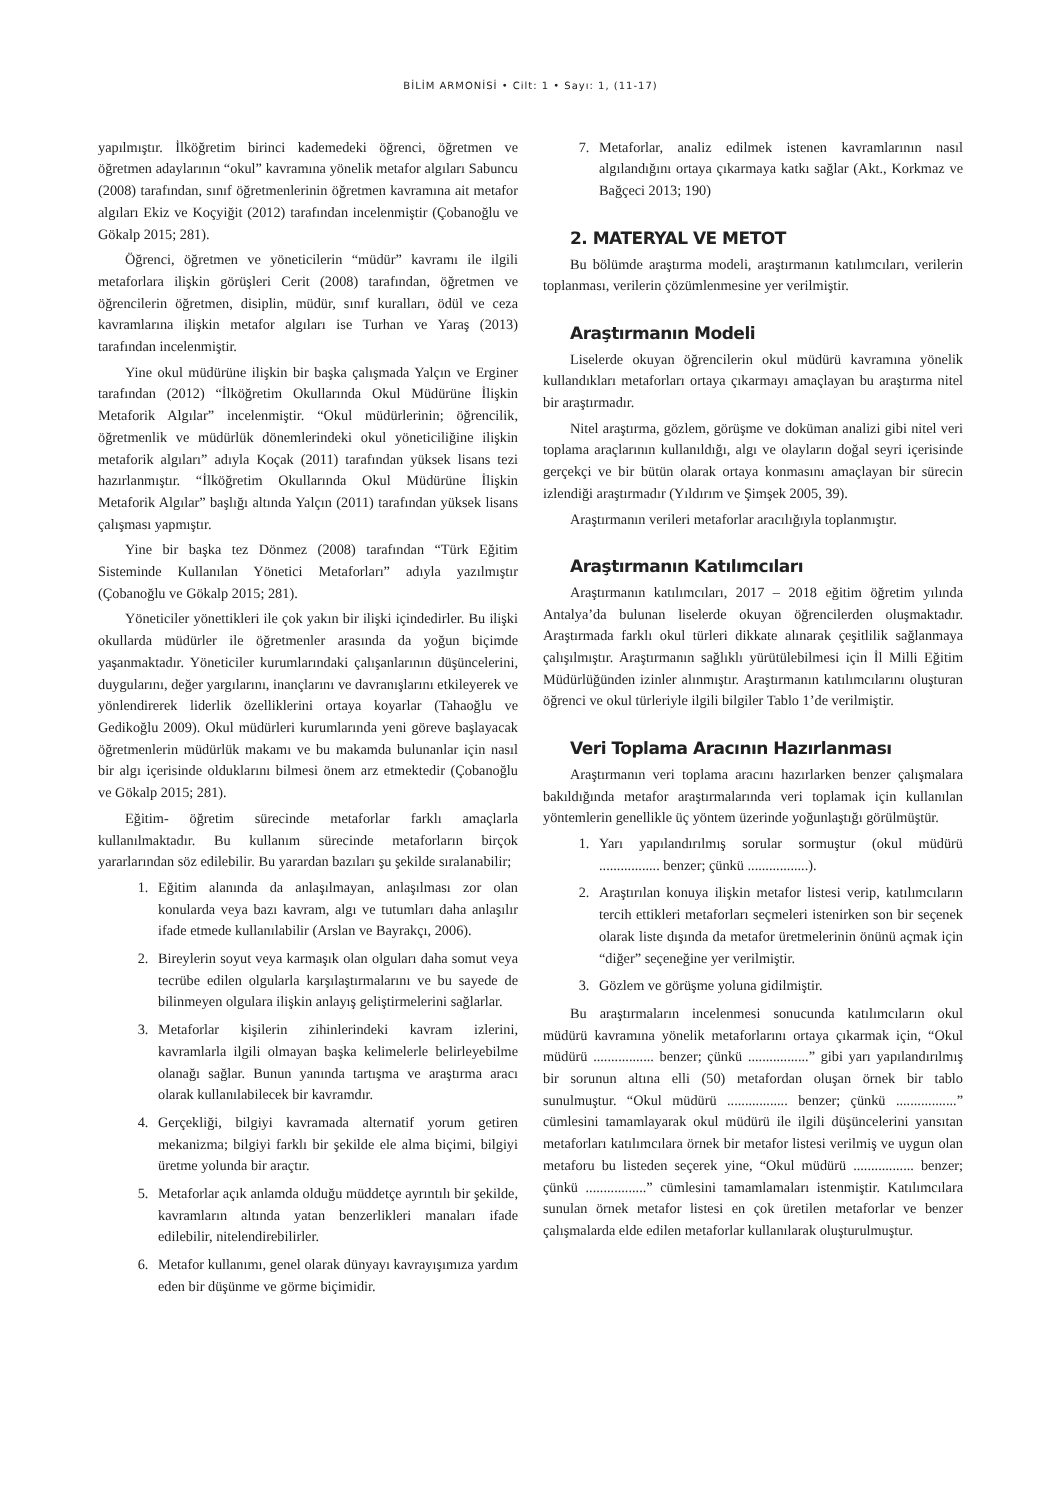BİLİM ARMONİSİ • Cilt: 1 • Sayı: 1, (11-17)
yapılmıştır. İlköğretim birinci kademedeki öğrenci, öğretmen ve öğretmen adaylarının “okul” kavramına yönelik metafor algıları Sabuncu (2008) tarafından, sınıf öğretmenlerinin öğretmen kavramına ait metafor algıları Ekiz ve Koçyiğit (2012) tarafından incelenmiştir (Çobanoğlu ve Gökalp 2015; 281).
Öğrenci, öğretmen ve yöneticilerin “müdür” kavramı ile ilgili metaforlara ilişkin görüşleri Cerit (2008) tarafından, öğretmen ve öğrencilerin öğretmen, disiplin, müdür, sınıf kuralları, ödül ve ceza kavramlarına ilişkin metafor algıları ise Turhan ve Yaraş (2013) tarafından incelenmiştir.
Yine okul müdürüne ilişkin bir başka çalışmada Yalçın ve Erginer tarafından (2012) “İlköğretim Okullarında Okul Müdürüne İlişkin Metaforik Algılar” incelenmiştir. “Okul müdürlerinin; öğrencilik, öğretmenlik ve müdürlük dönemlerindeki okul yöneticiliğine ilişkin metaforik algıları” adıyla Koçak (2011) tarafından yüksek lisans tezi hazırlanmıştır. “İlköğretim Okullarında Okul Müdürüne İlişkin Metaforik Algılar” başlığı altında Yalçın (2011) tarafından yüksek lisans çalışması yapmıştır.
Yine bir başka tez Dönmez (2008) tarafından “Türk Eğitim Sisteminde Kullanılan Yönetici Metaforları” adıyla yazılmıştır (Çobanoğlu ve Gökalp 2015; 281).
Yöneticiler yönettikleri ile çok yakın bir ilişki içindedirler. Bu ilişki okullarda müdürler ile öğretmenler arasında da yoğun biçimde yaşanmaktadır. Yöneticiler kurumlarındaki çalışanlarının düşüncelerini, duygularını, değer yargılarını, inançlarını ve davranışlarını etkileyerek ve yönlendirerek liderlik özelliklerini ortaya koyarlar (Tahaoğlu ve Gedikoğlu 2009). Okul müdürleri kurumlarında yeni göreve başlayacak öğretmenlerin müdürlük makamı ve bu makamda bulunanlar için nasıl bir algı içerisinde olduklarını bilmesi önem arz etmektedir (Çobanoğlu ve Gökalp 2015; 281).
Eğitim- öğretim sürecinde metaforlar farklı amaçlarla kullanılmaktadır. Bu kullanım sürecinde metaforların birçok yararlarından söz edilebilir. Bu yarardan bazıları şu şekilde sıralanabilir;
1. Eğitim alanında da anlaşılmayan, anlaşılması zor olan konularda veya bazı kavram, algı ve tutumları daha anlaşılır ifade etmede kullanılabilir (Arslan ve Bayrakçı, 2006).
2. Bireylerin soyut veya karmaşık olan olguları daha somut veya tecrübe edilen olgularla karşılaştırmalarını ve bu sayede de bilinmeyen olgulara ilişkin anlayış geliştirmelerini sağlarlar.
3. Metaforlar kişilerin zihinlerindeki kavram izlerini, kavramlarla ilgili olmayan başka kelimelerle belirleyebilme olanağı sağlar. Bunun yanında tartışma ve araştırma aracı olarak kullanılabilecek bir kavramdır.
4. Gerçekliği, bilgiyi kavramada alternatif yorum getiren mekanizma; bilgiyi farklı bir şekilde ele alma biçimi, bilgiyi üretme yolunda bir araçtır.
5. Metaforlar açık anlamda olduğu müddetçe ayrıntılı bir şekilde, kavramların altında yatan benzerlikleri manaları ifade edilebilir, nitelendirebilirler.
6. Metafor kullanımı, genel olarak dünyayı kavrayışımıza yardım eden bir düşünme ve görme biçimidir.
7. Metaforlar, analiz edilmek istenen kavramlarının nasıl algılandığını ortaya çıkarmaya katkı sağlar (Akt., Korkmaz ve Bağçeci 2013; 190)
2. MATERYAL VE METOT
Bu bölümde araştırma modeli, araştırmanın katılımcıları, verilerin toplanması, verilerin çözümlenmesine yer verilmiştir.
Araştırmanın Modeli
Liselerde okuyan öğrencilerin okul müdürü kavramına yönelik kullandıkları metaforları ortaya çıkarmayı amaçlayan bu araştırma nitel bir araştırmadır.
Nitel araştırma, gözlem, görüşme ve doküman analizi gibi nitel veri toplama araçlarının kullanıldığı, algı ve olayların doğal seyri içerisinde gerçekçi ve bir bütün olarak ortaya konmasını amaçlayan bir sürecin izlendiği araştırmadır (Yıldırım ve Şimşek 2005, 39).
Araştırmanın verileri metaforlar aracılığıyla toplanmıştır.
Araştırmanın Katılımcıları
Araştırmanın katılımcıları, 2017 – 2018 eğitim öğretim yılında Antalya’da bulunan liselerde okuyan öğrencilerden oluşmaktadır. Araştırmada farklı okul türleri dikkate alınarak çeşitlilik sağlanmaya çalışılmıştır. Araştırmanın sağlıklı yürütülebilmesi için İl Milli Eğitim Müdürlüğünden izinler alınmıştır. Araştırmanın katılımcılarını oluşturan öğrenci ve okul türleriyle ilgili bilgiler Tablo 1’de verilmiştir.
Veri Toplama Aracının Hazırlanması
Araştırmanın veri toplama aracını hazırlarken benzer çalışmalara bakıldığında metafor araştırmalarında veri toplamak için kullanılan yöntemlerin genellikle üç yöntem üzerinde yoğunlaştığı görülmüştür.
1. Yarı yapılandırılmış sorular sormuştur (okul müdürü ................. benzer; çünkü .................).
2. Araştırılan konuya ilişkin metafor listesi verip, katılımcıların tercih ettikleri metaforları seçmeleri istenirken son bir seçenek olarak liste dışında da metafor üretmelerinin önünü açmak için “diğer” seçeneğine yer verilmiştir.
3. Gözlem ve görüşme yoluna gidilmiştir.
Bu araştırmaların incelenmesi sonucunda katılımcıların okul müdürü kavramına yönelik metaforlarını ortaya çıkarmak için, “Okul müdürü ................. benzer; çünkü .................” gibi yarı yapılandırılmış bir sorunun altına elli (50) metafordan oluşan örnek bir tablo sunulmuştur. “Okul müdürü ................. benzer; çünkü .................” cümlesini tamamlayarak okul müdürü ile ilgili düşüncelerini yansıtan metaforları katılımcılara örnek bir metafor listesi verilmiş ve uygun olan metaforu bu listeden seçerek yine, “Okul müdürü ................. benzer; çünkü .................” cümlesini tamamlamaları istenmiştir. Katılımcılara sunulan örnek metafor listesi en çok üretilen metaforlar ve benzer çalışmalarda elde edilen metaforlar kullanılarak oluşturulmuştur.